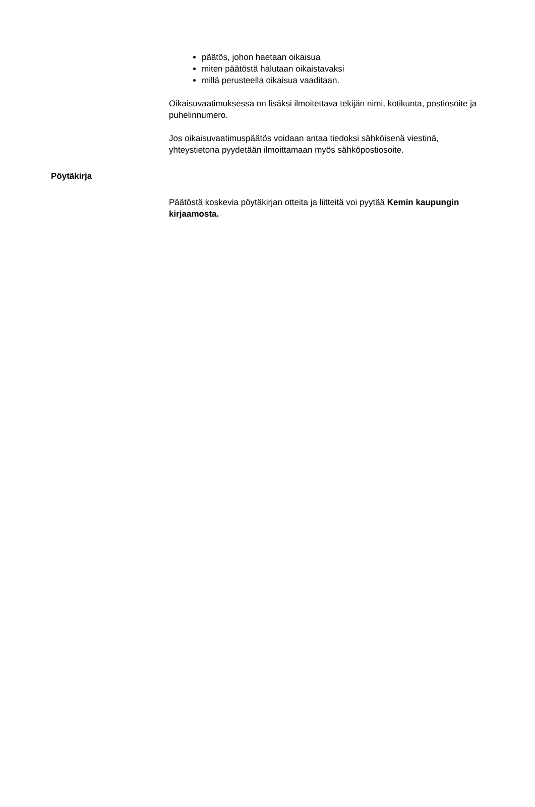päätös, johon haetaan oikaisua
miten päätöstä halutaan oikaistavaksi
millä perusteella oikaisua vaaditaan.
Oikaisuvaatimuksessa on lisäksi ilmoitettava tekijän nimi, kotikunta, postiosoite ja puhelinnumero.
Jos oikaisuvaatimuspäätös voidaan antaa tiedoksi sähköisenä viestinä, yhteystietona pyydetään ilmoittamaan myös sähköpostiosoite.
Pöytäkirja
Päätöstä koskevia pöytäkirjan otteita ja liitteitä voi pyytää Kemin kaupungin kirjaamosta.